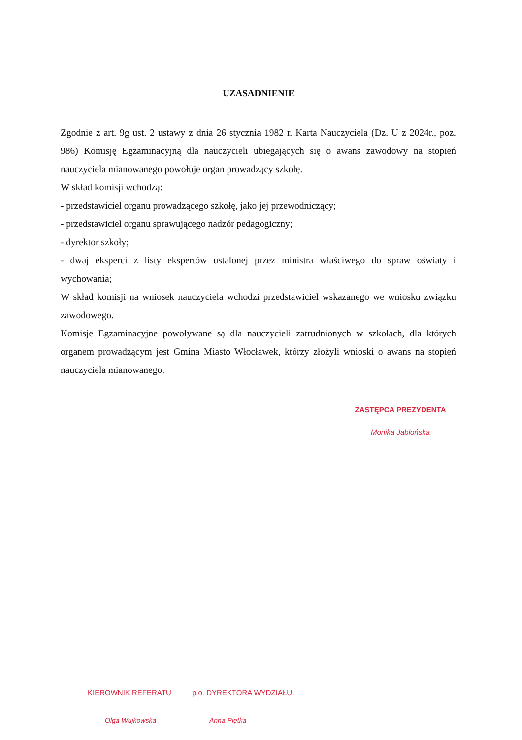UZASADNIENIE
Zgodnie z art. 9g ust. 2 ustawy z dnia 26 stycznia 1982 r. Karta Nauczyciela (Dz. U z 2024r., poz. 986) Komisję Egzaminacyjną dla nauczycieli ubiegających się o awans zawodowy na stopień nauczyciela mianowanego powołuje organ prowadzący szkołę.
W skład komisji wchodzą:
- przedstawiciel organu prowadzącego szkołę, jako jej przewodniczący;
- przedstawiciel organu sprawującego nadzór pedagogiczny;
- dyrektor szkoły;
- dwaj eksperci z listy ekspertów ustalonej przez ministra właściwego do spraw oświaty i wychowania;
W skład komisji na wniosek nauczyciela wchodzi przedstawiciel wskazanego we wniosku związku zawodowego.
Komisje Egzaminacyjne powoływane są dla nauczycieli zatrudnionych w szkołach, dla których organem prowadzącym jest Gmina Miasto Włocławek, którzy złożyli wnioski o awans na stopień nauczyciela mianowanego.
ZASTĘPCA PREZYDENTA
Monika Jabłońska
KIEROWNIK REFERATU
Olga Wujkowska
p.o. DYREKTORA WYDZIAŁU
Anna Piętka